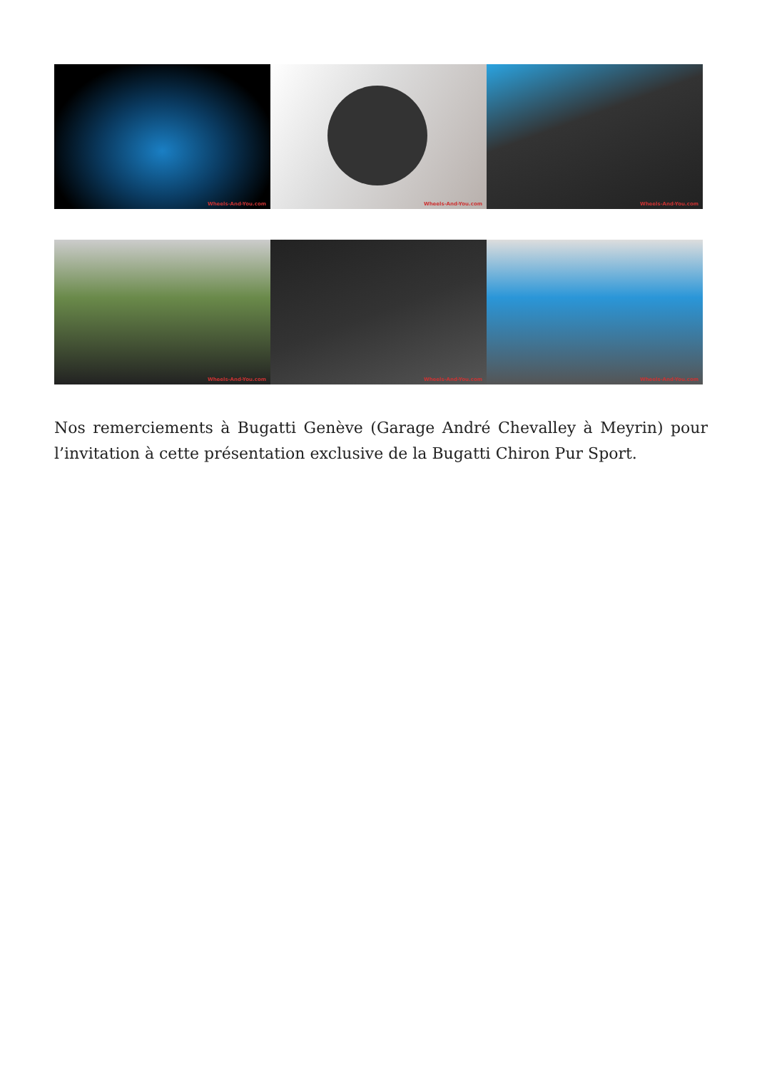Wheels-And-You.com
Wheels-And-You.com
Wheels-And-You.com
Wheels-And-You.com
Wheels-And-You.com
Wheels-And-You.com
Nos remerciements à Bugatti Genève (Garage André Chevalley à Meyrin) pour l’invitation à cette présentation exclusive de la Bugatti Chiron Pur Sport.